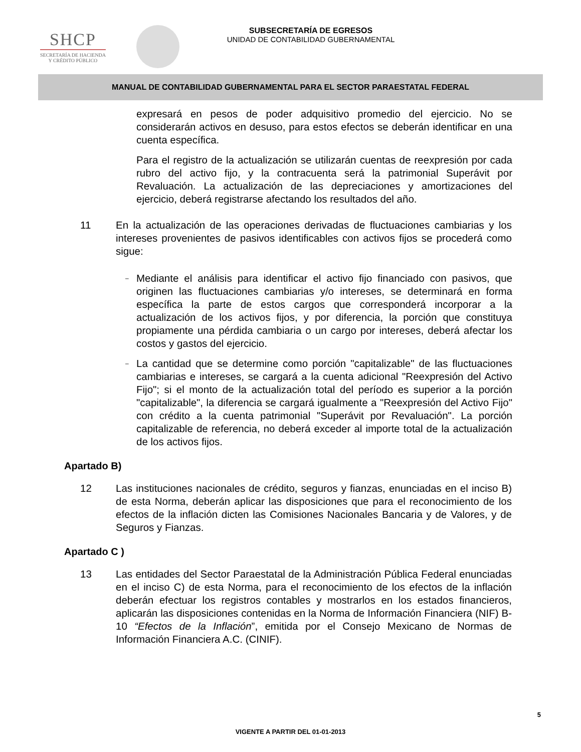SHCP
SECRETARÍA DE HACIENDA
Y CRÉDITO PÚBLICO
SUBSECRETARÍA DE EGRESOS
UNIDAD DE CONTABILIDAD GUBERNAMENTAL
MANUAL DE CONTABILIDAD GUBERNAMENTAL PARA EL SECTOR PARAESTATAL FEDERAL
expresará en pesos de poder adquisitivo promedio del ejercicio. No se considerarán activos en desuso, para estos efectos se deberán identificar en una cuenta específica.
Para el registro de la actualización se utilizarán cuentas de reexpresión por cada rubro del activo fijo, y la contracuenta será la patrimonial Superávit por Revaluación. La actualización de las depreciaciones y amortizaciones del ejercicio, deberá registrarse afectando los resultados del año.
11 En la actualización de las operaciones derivadas de fluctuaciones cambiarias y los intereses provenientes de pasivos identificables con activos fijos se procederá como sigue:
–
Mediante el análisis para identificar el activo fijo financiado con pasivos, que originen las fluctuaciones cambiarias y/o intereses, se determinará en forma específica la parte de estos cargos que corresponderá incorporar a la actualización de los activos fijos, y por diferencia, la porción que constituya propiamente una pérdida cambiaria o un cargo por intereses, deberá afectar los costos y gastos del ejercicio.
–
La cantidad que se determine como porción "capitalizable" de las fluctuaciones cambiarias e intereses, se cargará a la cuenta adicional "Reexpresión del Activo Fijo"; si el monto de la actualización total del período es superior a la porción "capitalizable", la diferencia se cargará igualmente a "Reexpresión del Activo Fijo" con crédito a la cuenta patrimonial "Superávit por Revaluación". La porción capitalizable de referencia, no deberá exceder al importe total de la actualización de los activos fijos.
Apartado B)
12 Las instituciones nacionales de crédito, seguros y fianzas, enunciadas en el inciso B) de esta Norma, deberán aplicar las disposiciones que para el reconocimiento de los efectos de la inflación dicten las Comisiones Nacionales Bancaria y de Valores, y de Seguros y Fianzas.
Apartado C )
13 Las entidades del Sector Paraestatal de la Administración Pública Federal enunciadas en el inciso C) de esta Norma, para el reconocimiento de los efectos de la inflación deberán efectuar los registros contables y mostrarlos en los estados financieros, aplicarán las disposiciones contenidas en la Norma de Información Financiera (NIF) B-10 “Efectos de la Inflación”, emitida por el Consejo Mexicano de Normas de Información Financiera A.C. (CINIF).
5
VIGENTE A PARTIR DEL 01-01-2013